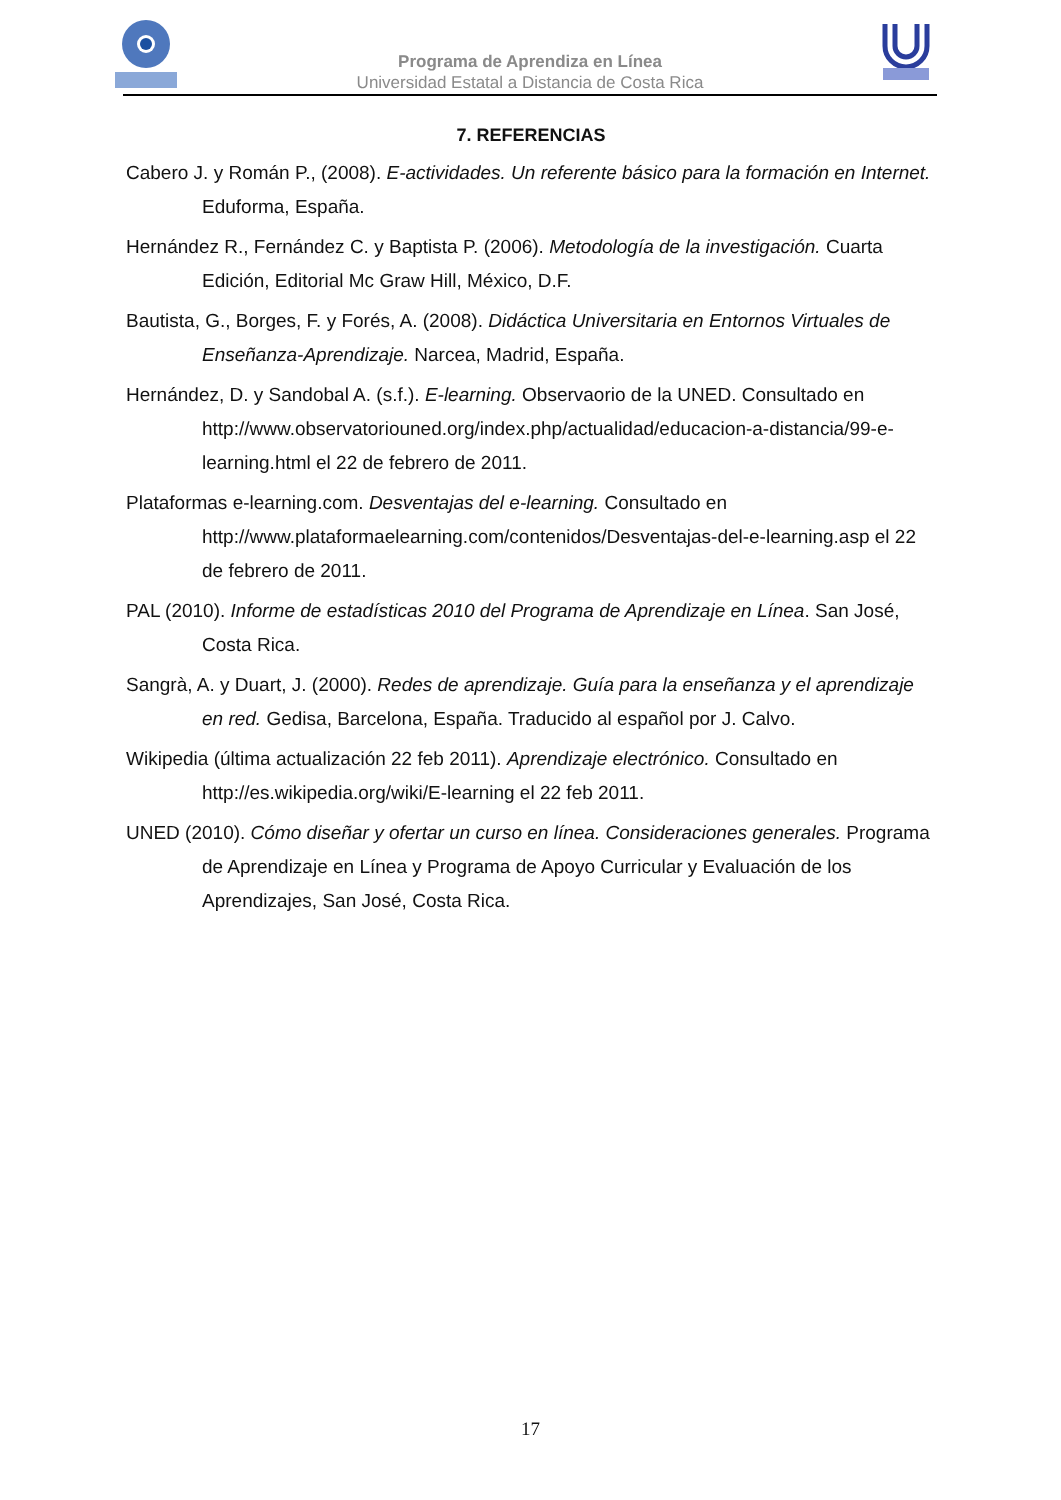Programa de Aprendiza en Línea
Universidad Estatal a Distancia de Costa Rica
7. REFERENCIAS
Cabero J. y Román P., (2008). E-actividades. Un referente básico para la formación en Internet. Eduforma, España.
Hernández R., Fernández C. y Baptista P. (2006). Metodología de la investigación. Cuarta Edición, Editorial Mc Graw Hill, México, D.F.
Bautista, G., Borges, F. y Forés, A. (2008). Didáctica Universitaria en Entornos Virtuales de Enseñanza-Aprendizaje. Narcea, Madrid, España.
Hernández, D. y Sandobal A. (s.f.). E-learning. Observaorio de la UNED. Consultado en http://www.observatoriouned.org/index.php/actualidad/educacion-a-distancia/99-e-learning.html el 22 de febrero de 2011.
Plataformas e-learning.com. Desventajas del e-learning. Consultado en http://www.plataformaelearning.com/contenidos/Desventajas-del-e-learning.asp el 22 de febrero de 2011.
PAL (2010). Informe de estadísticas 2010 del Programa de Aprendizaje en Línea. San José, Costa Rica.
Sangrà, A. y Duart, J. (2000). Redes de aprendizaje. Guía para la enseñanza y el aprendizaje en red. Gedisa, Barcelona, España. Traducido al español por J. Calvo.
Wikipedia (última actualización 22 feb 2011). Aprendizaje electrónico. Consultado en http://es.wikipedia.org/wiki/E-learning el 22 feb 2011.
UNED (2010). Cómo diseñar y ofertar un curso en línea. Consideraciones generales. Programa de Aprendizaje en Línea y Programa de Apoyo Curricular y Evaluación de los Aprendizajes, San José, Costa Rica.
17